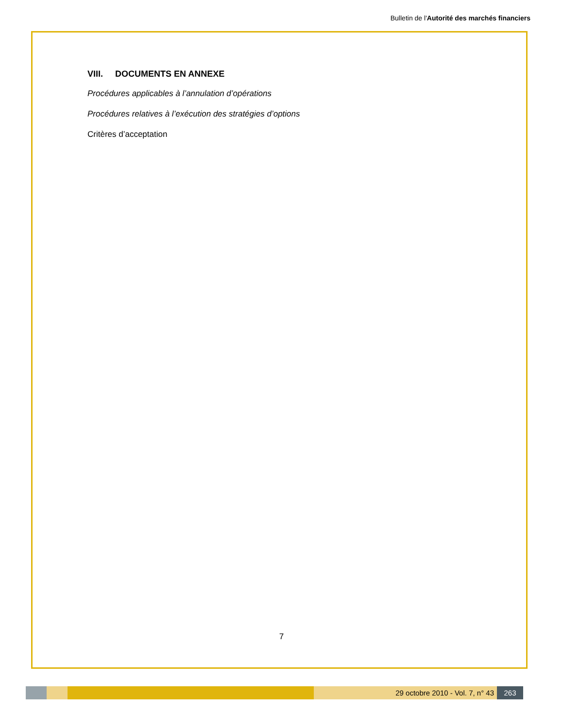Bulletin de l'Autorité des marchés financiers
VIII. DOCUMENTS EN ANNEXE
Procédures applicables à l’annulation d’opérations
Procédures relatives à l’exécution des stratégies d’options
Critères d’acceptation
7
29 octobre 2010 - Vol. 7, n° 43 263